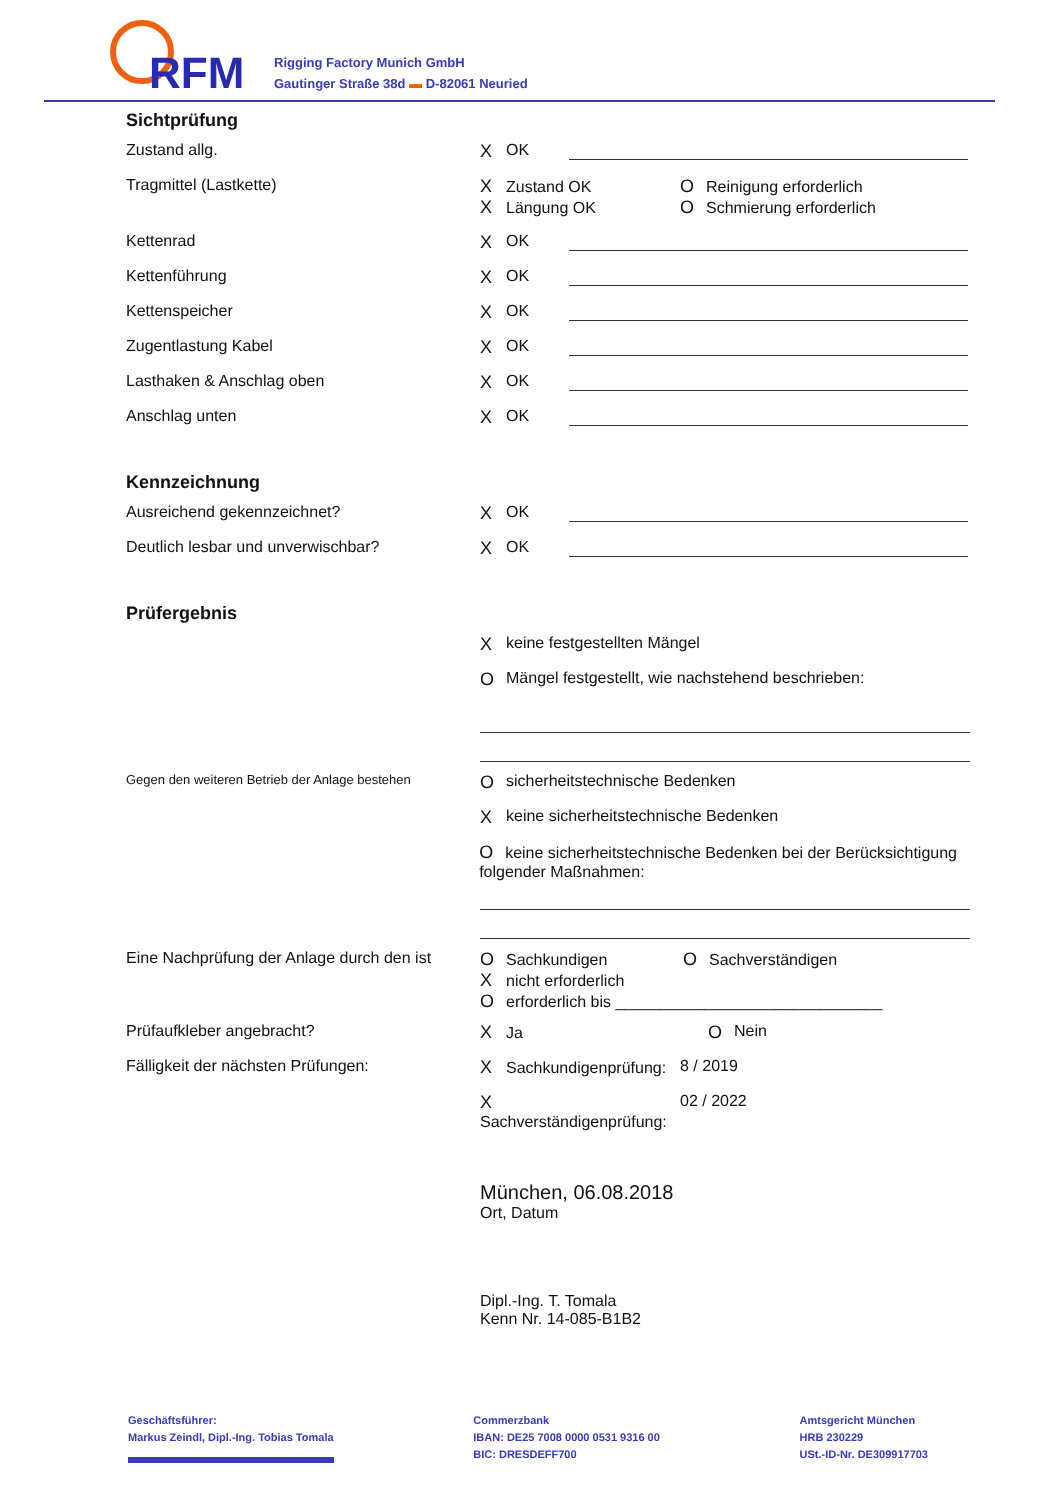RFM
Rigging Factory Munich GmbH
Gautinger Straße 38d ▬ D-82061 Neuried
Sichtprüfung
Zustand allg. X OK
Tragmittel (Lastkette) X Zustand OK
X Längung OK
O Reinigung erforderlich
O Schmierung erforderlich
Kettenrad X OK
Kettenführung X OK
Kettenspeicher X OK
Zugentlastung Kabel X OK
Lasthaken & Anschlag oben X OK
Anschlag unten X OK
Kennzeichnung
Ausreichend gekennzeichnet? X OK
Deutlich lesbar und unverwischbar? X OK
Prüfergebnis
Xkeine festgestellten Mängel
O Mängel festgestellt, wie nachstehend beschrieben:
Gegen den weiteren Betrieb der Anlage bestehen
Osicherheitstechnische Bedenken
Xkeine sicherheitstechnische Bedenken
Okeine sicherheitstechnische Bedenken bei der Berücksichtigung folgender Maßnahmen:
Eine Nachprüfung der Anlage durch den ist
O Sachkundigen O Sachverständigen
Xnicht erforderlich
Oerforderlich bis ______________________________
Prüfaufkleber angebracht? X Ja O Nein
Fälligkeit der nächsten Prüfungen: X Sachkundigenprüfung:
8 / 2019
X Sachverständigenprüfung:
02 / 2022
München, 06.08.2018
Ort, Datum
Dipl.-Ing. T. Tomala
Kenn Nr. 14-085-B1B2
Geschäftsführer:
Markus Zeindl, Dipl.-Ing. Tobias Tomala
Commerzbank
IBAN: DE25 7008 0000 0531 9316 00
BIC: DRESDEFF700
Amtsgericht München
HRB 230229
USt.-ID-Nr. DE309917703